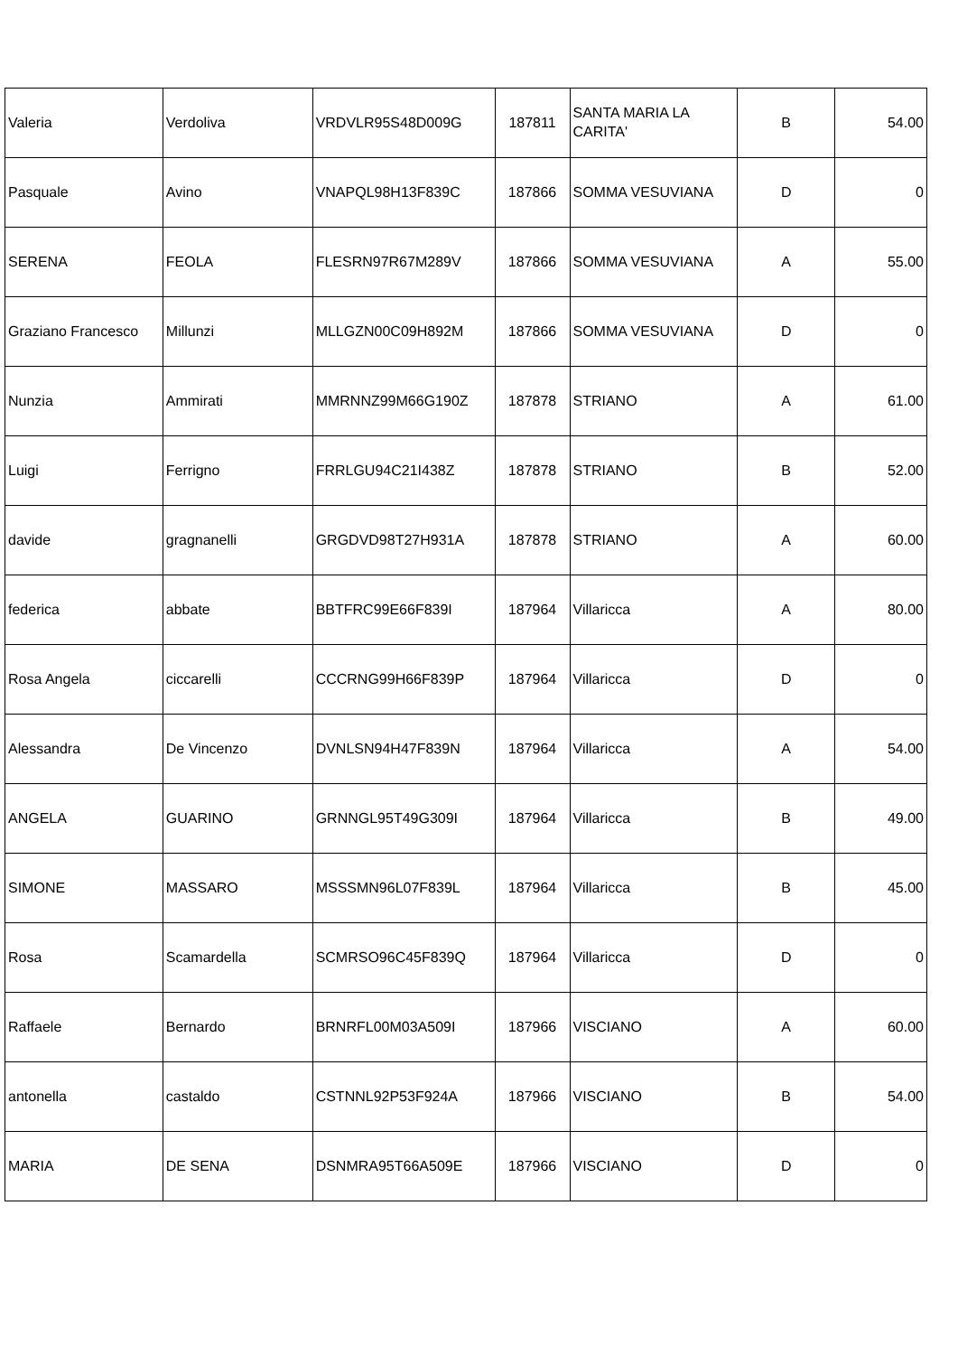| Valeria | Verdoliva | VRDVLR95S48D009G | 187811 | SANTA MARIA LA CARITA' | B | 54.00 |
| Pasquale | Avino | VNAPQL98H13F839C | 187866 | SOMMA VESUVIANA | D | 0 |
| SERENA | FEOLA | FLESRN97R67M289V | 187866 | SOMMA VESUVIANA | A | 55.00 |
| Graziano Francesco | Millunzi | MLLGZN00C09H892M | 187866 | SOMMA VESUVIANA | D | 0 |
| Nunzia | Ammirati | MMRNNZ99M66G190Z | 187878 | STRIANO | A | 61.00 |
| Luigi | Ferrigno | FRRLGU94C21I438Z | 187878 | STRIANO | B | 52.00 |
| davide | gragnanelli | GRGDVD98T27H931A | 187878 | STRIANO | A | 60.00 |
| federica | abbate | BBTFRC99E66F839I | 187964 | Villaricca | A | 80.00 |
| Rosa Angela | ciccarelli | CCCRNG99H66F839P | 187964 | Villaricca | D | 0 |
| Alessandra | De Vincenzo | DVNLSN94H47F839N | 187964 | Villaricca | A | 54.00 |
| ANGELA | GUARINO | GRNNGL95T49G309I | 187964 | Villaricca | B | 49.00 |
| SIMONE | MASSARO | MSSSMN96L07F839L | 187964 | Villaricca | B | 45.00 |
| Rosa | Scamardella | SCMRSO96C45F839Q | 187964 | Villaricca | D | 0 |
| Raffaele | Bernardo | BRNRFL00M03A509I | 187966 | VISCIANO | A | 60.00 |
| antonella | castaldo | CSTNNL92P53F924A | 187966 | VISCIANO | B | 54.00 |
| MARIA | DE SENA | DSNMRA95T66A509E | 187966 | VISCIANO | D | 0 |